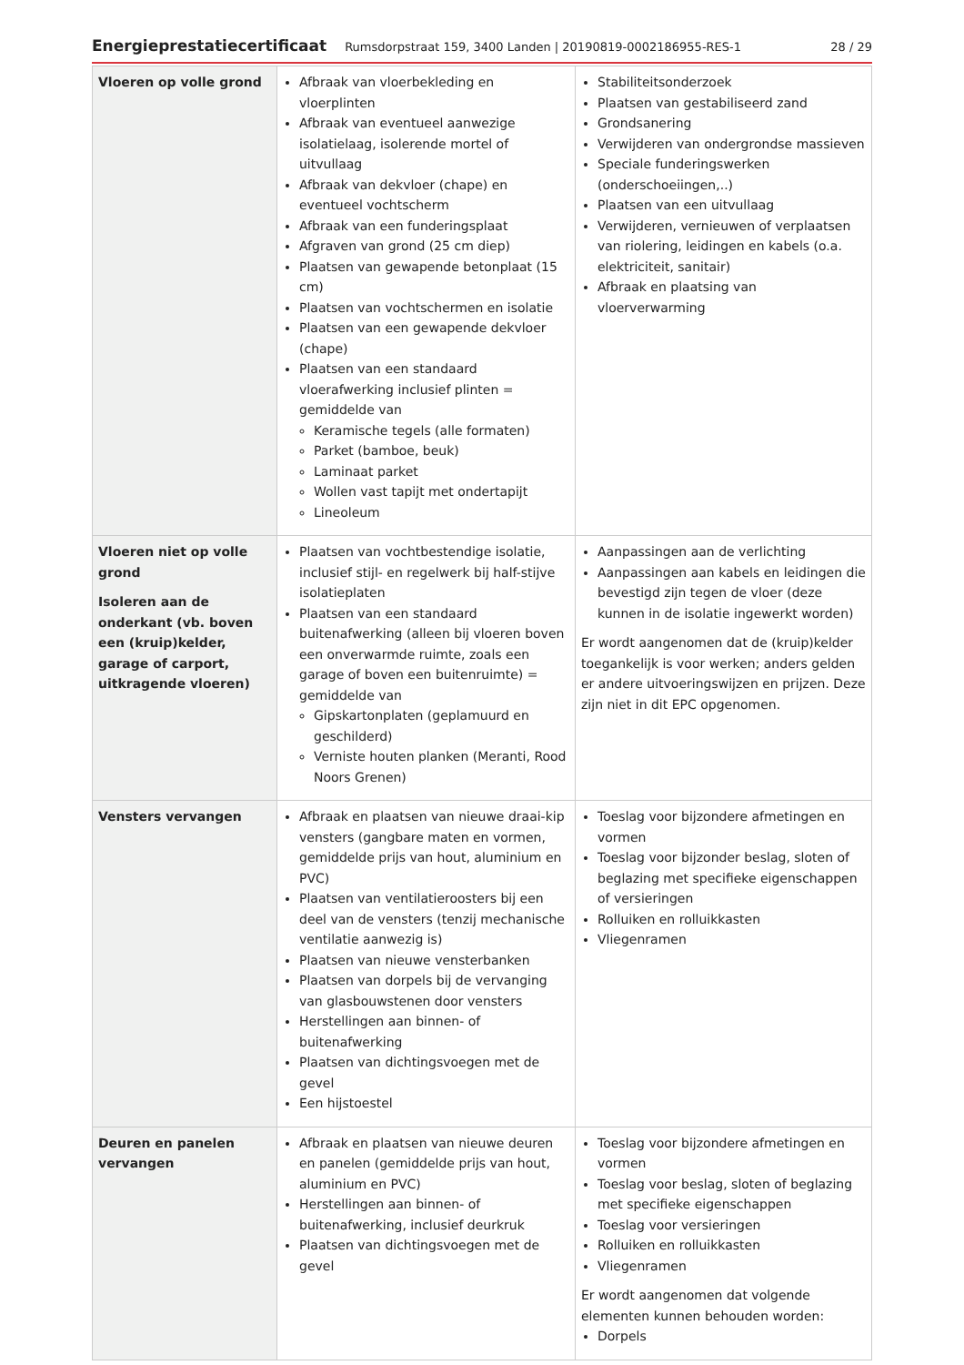Energieprestatiecertificaat Rumsdorpstraat 159, 3400 Landen | 20190819-0002186955-RES-1 28 / 29
| Vloeren op volle grond | Afbraak van vloerbekleding en vloerplinten Afbraak van eventueel aanwezige isolatielaag, isolerende mortel of uitvullaag Afbraak van dekvloer (chape) en eventueel vochtscherm Afbraak van een funderingsplaat Afgraven van grond (25 cm diep) Plaatsen van gewapende betonplaat (15 cm) Plaatsen van vochtschermen en isolatie Plaatsen van een gewapende dekvloer (chape) Plaatsen van een standaard vloerafwerking inclusief plinten = gemiddelde van Keramische tegels (alle formaten) Parket (bamboe, beuk) Laminaat parket Wollen vast tapijt met ondertapijt Lineoleum | Stabiliteitsonderzoek Plaatsen van gestabiliseerd zand Grondsanering Verwijderen van ondergrondse massieven Speciale funderingswerken (onderschoeiingen,..) Plaatsen van een uitvullaag Verwijderen, vernieuwen of verplaatsen van riolering, leidingen en kabels (o.a. elektriciteit, sanitair) Afbraak en plaatsing van vloerverwarming |
| Vloeren niet op volle grond Isoleren aan de onderkant (vb. boven een (kruip)kelder, garage of carport, uitkragende vloeren) | Plaatsen van vochtbestendige isolatie, inclusief stijl- en regelwerk bij half-stijve isolatieplaten Plaatsen van een standaard buitenafwerking (alleen bij vloeren boven een onverwarmde ruimte, zoals een garage of boven een buitenruimte) = gemiddelde van Gipskartonplaten (geplamuurd en geschilderd) Verniste houten planken (Meranti, Rood Noors Grenen) | Aanpassingen aan de verlichting Aanpassingen aan kabels en leidingen die bevestigd zijn tegen de vloer (deze kunnen in de isolatie ingewerkt worden) Er wordt aangenomen dat de (kruip)kelder toegankelijk is voor werken; anders gelden er andere uitvoeringswijzen en prijzen. Deze zijn niet in dit EPC opgenomen. |
| Vensters vervangen | Afbraak en plaatsen van nieuwe draai-kip vensters (gangbare maten en vormen, gemiddelde prijs van hout, aluminium en PVC) Plaatsen van ventilatieroosters bij een deel van de vensters (tenzij mechanische ventilatie aanwezig is) Plaatsen van nieuwe vensterbanken Plaatsen van dorpels bij de vervanging van glasbouwstenen door vensters Herstellingen aan binnen- of buitenafwerking Plaatsen van dichtingsvoegen met de gevel Een hijstoestel | Toeslag voor bijzondere afmetingen en vormen Toeslag voor bijzonder beslag, sloten of beglazing met specifieke eigenschappen of versieringen Rolluiken en rolluikkasten Vliegenramen |
| Deuren en panelen vervangen | Afbraak en plaatsen van nieuwe deuren en panelen (gemiddelde prijs van hout, aluminium en PVC) Herstellingen aan binnen- of buitenafwerking, inclusief deurkruk Plaatsen van dichtingsvoegen met de gevel | Toeslag voor bijzondere afmetingen en vormen Toeslag voor beslag, sloten of beglazing met specifieke eigenschappen Toeslag voor versieringen Rolluiken en rolluikkasten Vliegenramen Er wordt aangenomen dat volgende elementen kunnen behouden worden: Dorpels |